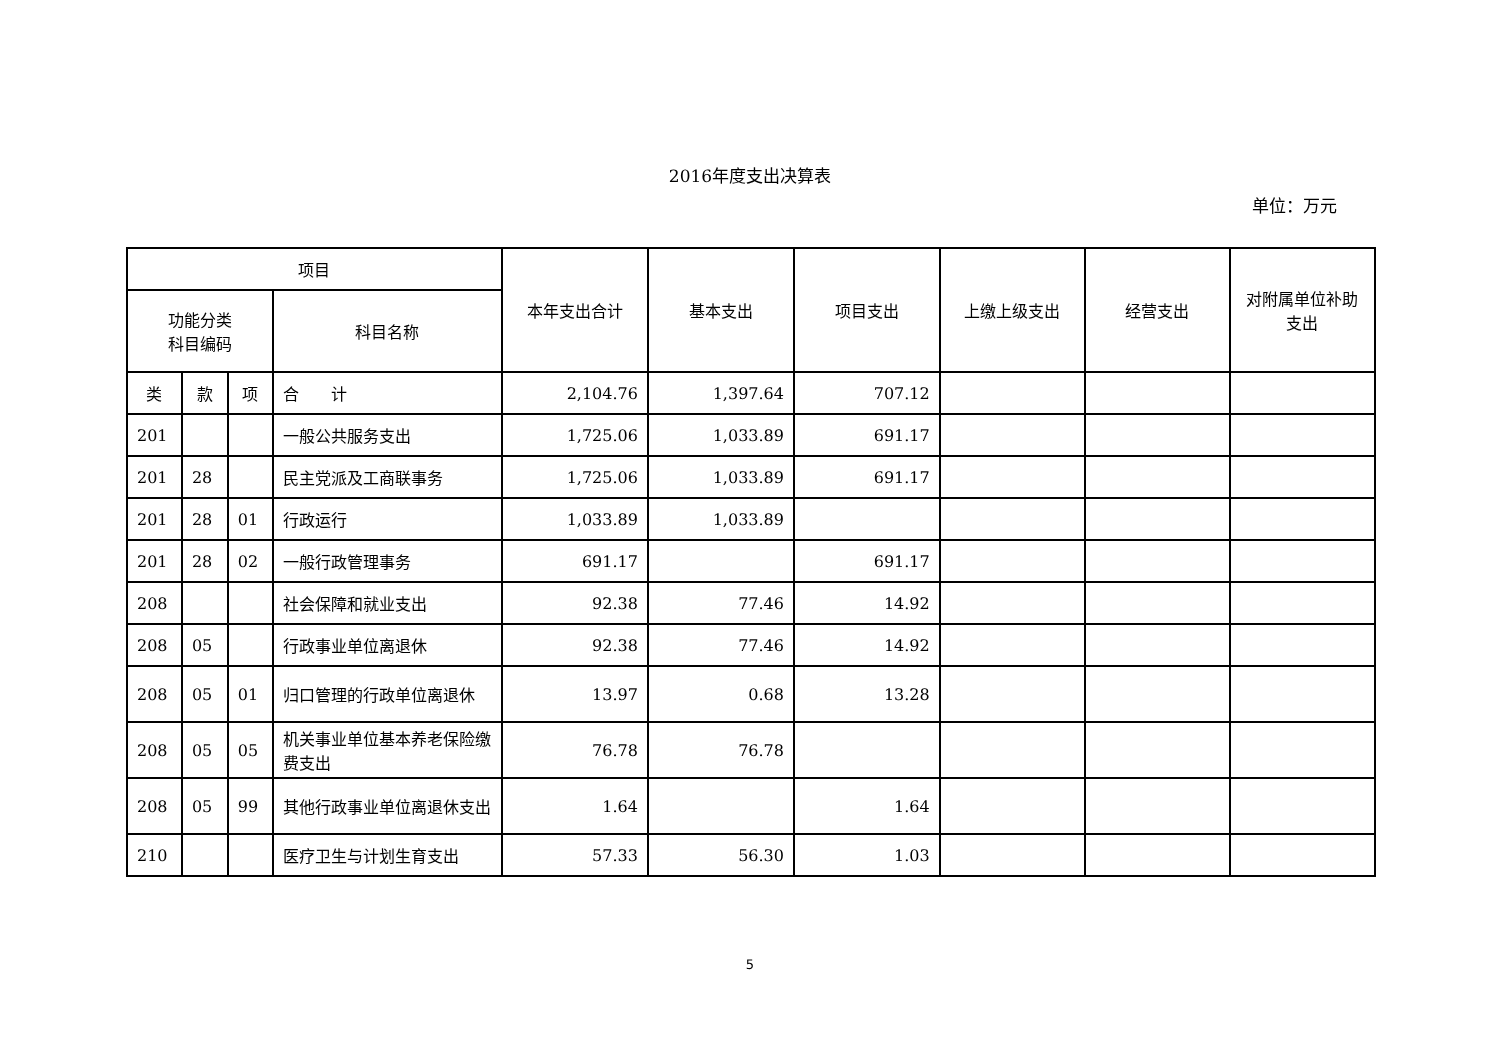2016年度支出决算表
单位：万元
| 项目 | | | | 本年支出合计 | 基本支出 | 项目支出 | 上缴上级支出 | 经营支出 | 对附属单位补助支出 |
| --- | --- | --- | --- | --- | --- | --- | --- | --- | --- |
| 功能分类 科目编码 | | | 科目名称 | | | | | | |
| 类 | 款 | 项 | 合 计 | 2,104.76 | 1,397.64 | 707.12 | | | |
| 201 | | | 一般公共服务支出 | 1,725.06 | 1,033.89 | 691.17 | | | |
| 201 | 28 | | 民主党派及工商联事务 | 1,725.06 | 1,033.89 | 691.17 | | | |
| 201 | 28 | 01 | 行政运行 | 1,033.89 | 1,033.89 | | | | |
| 201 | 28 | 02 | 一般行政管理事务 | 691.17 | | 691.17 | | | |
| 208 | | | 社会保障和就业支出 | 92.38 | 77.46 | 14.92 | | | |
| 208 | 05 | | 行政事业单位离退休 | 92.38 | 77.46 | 14.92 | | | |
| 208 | 05 | 01 | 归口管理的行政单位离退休 | 13.97 | 0.68 | 13.28 | | | |
| 208 | 05 | 05 | 机关事业单位基本养老保险缴费支出 | 76.78 | 76.78 | | | | |
| 208 | 05 | 99 | 其他行政事业单位离退休支出 | 1.64 | | 1.64 | | | |
| 210 | | | 医疗卫生与计划生育支出 | 57.33 | 56.30 | 1.03 | | | |
5